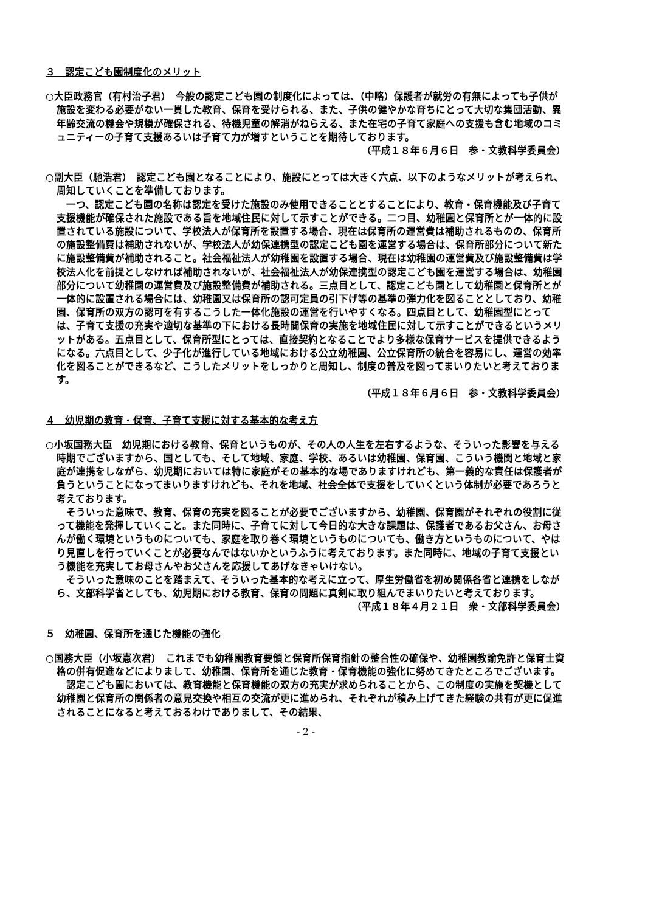３　認定こども園制度化のメリット
○大臣政務官（有村治子君）　今般の認定こども園の制度化によっては、（中略）保護者が就労の有無によっても子供が施設を変わる必要がない一貫した教育、保育を受けられる、また、子供の健やかな育ちにとって大切な集団活動、異年齢交流の機会や規模が確保される、待機児童の解消がねらえる、また在宅の子育て家庭への支援も含む地域のコミュニティーの子育て支援あるいは子育て力が増すということを期待しております。
（平成１８年６月６日　参・文教科学委員会）
○副大臣（馳浩君）　認定こども園となることにより、施設にとっては大きく六点、以下のようなメリットが考えられ、周知していくことを準備しております。
一つ、認定こども園の名称は認定を受けた施設のみ使用できることとすることにより、教育・保育機能及び子育て支援機能が確保された施設である旨を地域住民に対して示すことができる。二つ目、幼稚園と保育所とが一体的に設置されている施設について、学校法人が保育所を設置する場合、現在は保育所の運営費は補助されるものの、保育所の施設整備費は補助されないが、学校法人が幼保連携型の認定こども園を運営する場合は、保育所部分について新たに施設整備費が補助されること。社会福祉法人が幼稚園を設置する場合、現在は幼稚園の運営費及び施設整備費は学校法人化を前提としなければ補助されないが、社会福祉法人が幼保連携型の認定こども園を運営する場合は、幼稚園部分について幼稚園の運営費及び施設整備費が補助される。三点目として、認定こども園として幼稚園と保育所とが一体的に設置される場合には、幼稚園又は保育所の認可定員の引下げ等の基準の弾力化を図ることとしており、幼稚園、保育所の双方の認可を有するこうした一体化施設の運営を行いやすくなる。四点目として、幼稚園型にとっては、子育て支援の充実や適切な基準の下における長時間保育の実施を地域住民に対して示すことができるというメリットがある。五点目として、保育所型にとっては、直接契約となることでより多様な保育サービスを提供できるようになる。六点目として、少子化が進行している地域における公立幼稚園、公立保育所の統合を容易にし、運営の効率化を図ることができるなど、こうしたメリットをしっかりと周知し、制度の普及を図ってまいりたいと考えております。
（平成１８年６月６日　参・文教科学委員会）
４　幼児期の教育・保育、子育て支援に対する基本的な考え方
○小坂国務大臣　幼児期における教育、保育というものが、その人の人生を左右するような、そういった影響を与える時期でございますから、国としても、そして地域、家庭、学校、あるいは幼稚園、保育園、こういう機関と地域と家庭が連携をしながら、幼児期においては特に家庭がその基本的な場でありますけれども、第一義的な責任は保護者が負うということになってまいりますけれども、それを地域、社会全体で支援をしていくという体制が必要であろうと考えております。
そういった意味で、教育、保育の充実を図ることが必要でございますから、幼稚園、保育園がそれぞれの役割に従って機能を発揮していくこと。また同時に、子育てに対して今日的な大きな課題は、保護者であるお父さん、お母さんが働く環境というものについても、家庭を取り巻く環境というものについても、働き方というものについて、やはり見直しを行っていくことが必要なんではないかというふうに考えております。また同時に、地域の子育て支援という機能を充実してお母さんやお父さんを応援してあげなきゃいけない。
そういった意味のことを踏まえて、そういった基本的な考えに立って、厚生労働省を初め関係各省と連携をしながら、文部科学省としても、幼児期における教育、保育の問題に真剣に取り組んでまいりたいと考えております。
（平成１８年４月２１日　衆・文部科学委員会）
５　幼稚園、保育所を通じた機能の強化
○国務大臣（小坂憲次君）　これまでも幼稚園教育要領と保育所保育指針の整合性の確保や、幼稚園教諭免許と保育士資格の併有促進などによりまして、幼稚園、保育所を通じた教育・保育機能の強化に努めてきたところでございます。
認定こども園においては、教育機能と保育機能の双方の充実が求められることから、この制度の実施を契機として幼稚園と保育所の関係者の意見交換や相互の交流が更に進められ、それぞれが積み上げてきた経験の共有が更に促進されることになると考えておるわけでありまして、その結果、
- 2 -